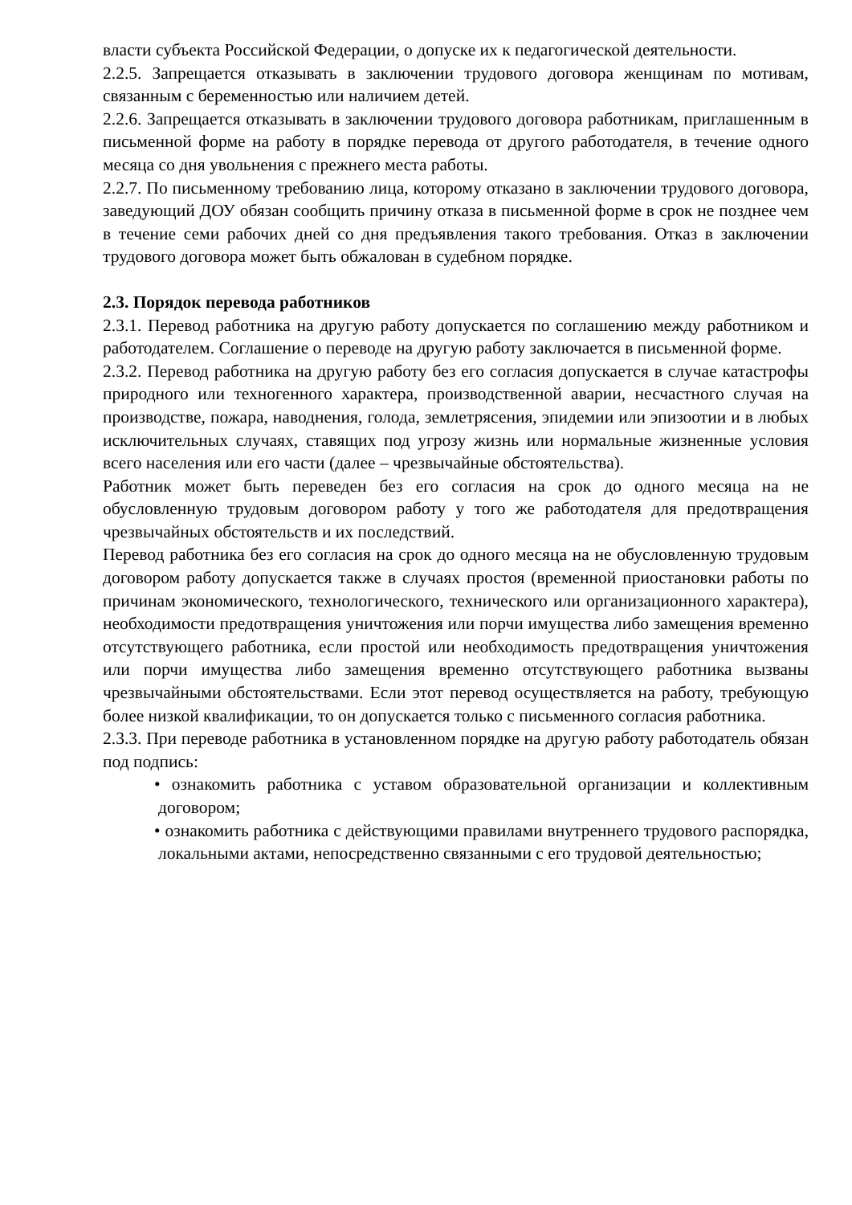власти субъекта Российской Федерации, о допуске их к педагогической деятельности.
2.2.5. Запрещается отказывать в заключении трудового договора женщинам по мотивам, связанным с беременностью или наличием детей.
2.2.6. Запрещается отказывать в заключении трудового договора работникам, приглашенным в письменной форме на работу в порядке перевода от другого работодателя, в течение одного месяца со дня увольнения с прежнего места работы.
2.2.7. По письменному требованию лица, которому отказано в заключении трудового договора, заведующий ДОУ обязан сообщить причину отказа в письменной форме в срок не позднее чем в течение семи рабочих дней со дня предъявления такого требования. Отказ в заключении трудового договора может быть обжалован в судебном порядке.
2.3. Порядок перевода работников
2.3.1. Перевод работника на другую работу допускается по соглашению между работником и работодателем. Соглашение о переводе на другую работу заключается в письменной форме.
2.3.2. Перевод работника на другую работу без его согласия допускается в случае катастрофы природного или техногенного характера, производственной аварии, несчастного случая на производстве, пожара, наводнения, голода, землетрясения, эпидемии или эпизоотии и в любых исключительных случаях, ставящих под угрозу жизнь или нормальные жизненные условия всего населения или его части (далее – чрезвычайные обстоятельства).
Работник может быть переведен без его согласия на срок до одного месяца на не обусловленную трудовым договором работу у того же работодателя для предотвращения чрезвычайных обстоятельств и их последствий.
Перевод работника без его согласия на срок до одного месяца на не обусловленную трудовым договором работу допускается также в случаях простоя (временной приостановки работы по причинам экономического, технологического, технического или организационного характера), необходимости предотвращения уничтожения или порчи имущества либо замещения временно отсутствующего работника, если простой или необходимость предотвращения уничтожения или порчи имущества либо замещения временно отсутствующего работника вызваны чрезвычайными обстоятельствами. Если этот перевод осуществляется на работу, требующую более низкой квалификации, то он допускается только с письменного согласия работника.
2.3.3. При переводе работника в установленном порядке на другую работу работодатель обязан под подпись:
• ознакомить работника с уставом образовательной организации и коллективным договором;
• ознакомить работника с действующими правилами внутреннего трудового распорядка, локальными актами, непосредственно связанными с его трудовой деятельностью;